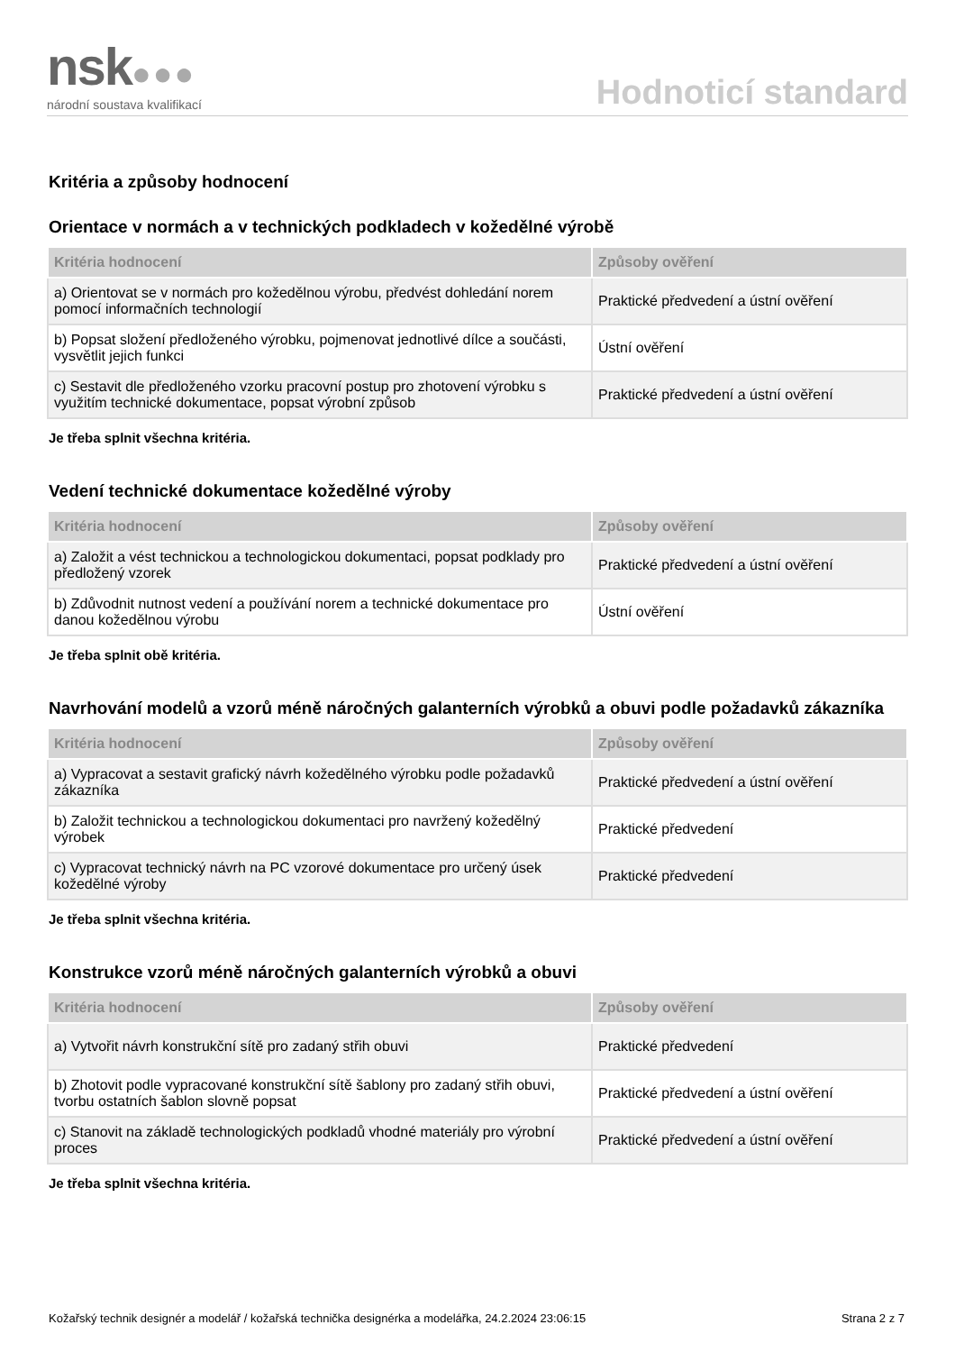nsk●●●
národní soustava kvalifikací
Hodnoticí standard
Kritéria a způsoby hodnocení
Orientace v normách a v technických podkladech v kožedělné výrobě
| Kritéria hodnocení | Způsoby ověření |
| --- | --- |
| a) Orientovat se v normách pro kožedělnou výrobu, předvést dohledání norem pomocí informačních technologií | Praktické předvedení a ústní ověření |
| b) Popsat složení předloženého výrobku, pojmenovat jednotlivé dílce a součásti, vysvětlit jejich funkci | Ústní ověření |
| c) Sestavit dle předloženého vzorku pracovní postup pro zhotovení výrobku s využitím technické dokumentace, popsat výrobní způsob | Praktické předvedení a ústní ověření |
Je třeba splnit všechna kritéria.
Vedení technické dokumentace kožedělné výroby
| Kritéria hodnocení | Způsoby ověření |
| --- | --- |
| a) Založit a vést technickou a technologickou dokumentaci, popsat podklady pro předložený vzorek | Praktické předvedení a ústní ověření |
| b) Zdůvodnit nutnost vedení a používání norem a technické dokumentace pro danou kožedělnou výrobu | Ústní ověření |
Je třeba splnit obě kritéria.
Navrhování modelů a vzorů méně náročných galanterních výrobků a obuvi podle požadavků zákazníka
| Kritéria hodnocení | Způsoby ověření |
| --- | --- |
| a) Vypracovat a sestavit grafický návrh kožedělného výrobku podle požadavků zákazníka | Praktické předvedení a ústní ověření |
| b) Založit technickou a technologickou dokumentaci pro navržený kožedělný výrobek | Praktické předvedení |
| c) Vypracovat technický návrh na PC vzorové dokumentace pro určený úsek kožedělné výroby | Praktické předvedení |
Je třeba splnit všechna kritéria.
Konstrukce vzorů méně náročných galanterních výrobků a obuvi
| Kritéria hodnocení | Způsoby ověření |
| --- | --- |
| a) Vytvořit návrh konstrukční sítě pro zadaný střih obuvi | Praktické předvedení |
| b) Zhotovit podle vypracované konstrukční sítě šablony pro zadaný střih obuvi, tvorbu ostatních šablon slovně popsat | Praktické předvedení a ústní ověření |
| c) Stanovit na základě technologických podkladů vhodné materiály pro výrobní proces | Praktické předvedení a ústní ověření |
Je třeba splnit všechna kritéria.
Kožařský technik designér a modelář / kožařská technička designérka a modelářka, 24.2.2024 23:06:15 Strana 2 z 7